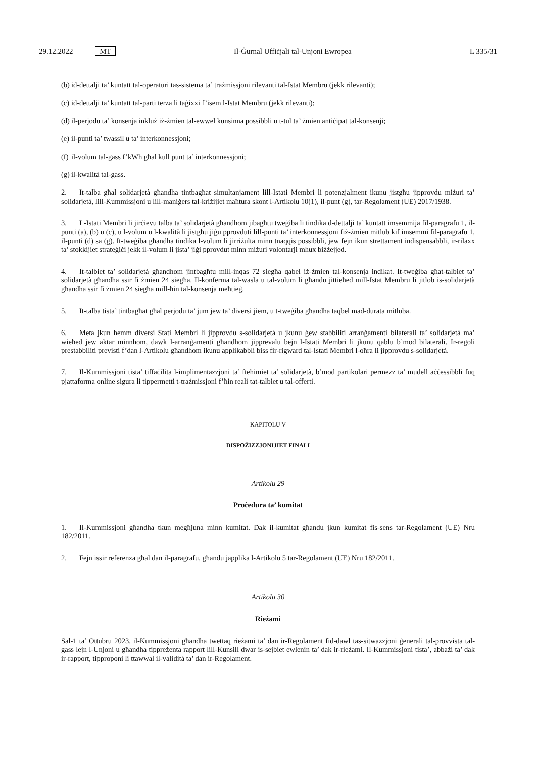29.12.2022 MT Il-Ġurnal Uffiċjali tal-Unjoni Ewropea L 335/31
(b) id-dettalji ta’ kuntatt tal-operaturi tas-sistema ta’ trażmissjoni rilevanti tal-Istat Membru (jekk rilevanti);
(c) id-dettalji ta’ kuntatt tal-parti terza li taġixxi f’isem l-Istat Membru (jekk rilevanti);
(d) il-perjodu ta’ konsenja inkluż iż-żmien tal-ewwel kunsinna possibbli u t-tul ta’ żmien antiċipat tal-konsenji;
(e) il-punti ta’ twassil u ta’ interkonnessjoni;
(f) il-volum tal-gass f’kWh għal kull punt ta’ interkonnessjoni;
(g) il-kwalità tal-gass.
2. It-talba għal solidarjetà għandha tintbagħat simultanjament lill-Istati Membri li potenzjalment ikunu jistgħu jipprovdu miżuri ta’ solidarjetà, lill-Kummissjoni u lill-maniġers tal-kriżijiet maħtura skont l-Artikolu 10(1), il-punt (g), tar-Regolament (UE) 2017/1938.
3. L-Istati Membri li jirċievu talba ta’ solidarjetà għandhom jibagħtu tweġiba li tindika d-dettalji ta’ kuntatt imsemmija fil-paragrafu 1, il-punti (a), (b) u (c), u l-volum u l-kwalità li jistgħu jiġu pprovduti lill-punti ta’ interkonnessjoni fiż-żmien mitlub kif imsemmi fil-paragrafu 1, il-punti (d) sa (g). It-tweġiba għandha tindika l-volum li jirriżulta minn tnaqqis possibbli, jew fejn ikun strettament indispensabbli, ir-rilaxx ta’ stokkijiet strateġiċi jekk il-volum li jista’ jiġi pprovdut minn miżuri volontarji mhux biżżejjed.
4. It-talbiet ta’ solidarjetà għandhom jintbagħtu mill-inqas 72 siegħa qabel iż-żmien tal-konsenja indikat. It-tweġiba għat-talbiet ta’ solidarjetà għandha ssir fi żmien 24 siegħa. Il-konferma tal-wasla u tal-volum li għandu jittieħed mill-Istat Membru li jitlob is-solidarjetà għandha ssir fi żmien 24 siegħa mill-ħin tal-konsenja meħtieġ.
5. It-talba tista’ tintbagħat għal perjodu ta’ jum jew ta’ diversi jiem, u t-tweġiba għandha taqbel mad-durata mitluba.
6. Meta jkun hemm diversi Stati Membri li jipprovdu s-solidarjetà u jkunu ġew stabbiliti arranġamenti bilaterali ta’ solidarjetà ma’ wieħed jew aktar minnhom, dawk l-arranġamenti għandhom jipprevalu bejn l-Istati Membri li jkunu qablu b’mod bilaterali. Ir-regoli prestabbiliti previsti f’dan l-Artikolu għandhom ikunu applikabbli biss fir-rigward tal-Istati Membri l-oħra li jipprovdu s-solidarjetà.
7. Il-Kummissjoni tista’ tiffaċilita l-implimentazzjoni ta’ ftehimiet ta’ solidarjetà, b’mod partikolari permezz ta’ mudell aċċessibbli fuq pjattaforma online sigura li tippermetti t-trażmissjoni f’ħin reali tat-talbiet u tal-offerti.
KAPITOLU V
DISPOŻIZZJONIJIET FINALI
Artikolu 29
Proċedura ta’ kumitat
1. Il-Kummissjoni għandha tkun megħjuna minn kumitat. Dak il-kumitat għandu jkun kumitat fis-sens tar-Regolament (UE) Nru 182/2011.
2. Fejn issir referenza għal dan il-paragrafu, għandu japplika l-Artikolu 5 tar-Regolament (UE) Nru 182/2011.
Artikolu 30
Rieżami
Sal-1 ta’ Ottubru 2023, il-Kummissjoni għandha twettaq rieżami ta’ dan ir-Regolament fid-dawl tas-sitwazzjoni ġenerali tal-provvista tal-gass lejn l-Unjoni u għandha tippreżenta rapport lill-Kunsill dwar is-sejbiet ewlenin ta’ dak ir-rieżami. Il-Kummissjoni tista’, abbażi ta’ dak ir-rapport, tipproponi li ttawwal il-validità ta’ dan ir-Regolament.